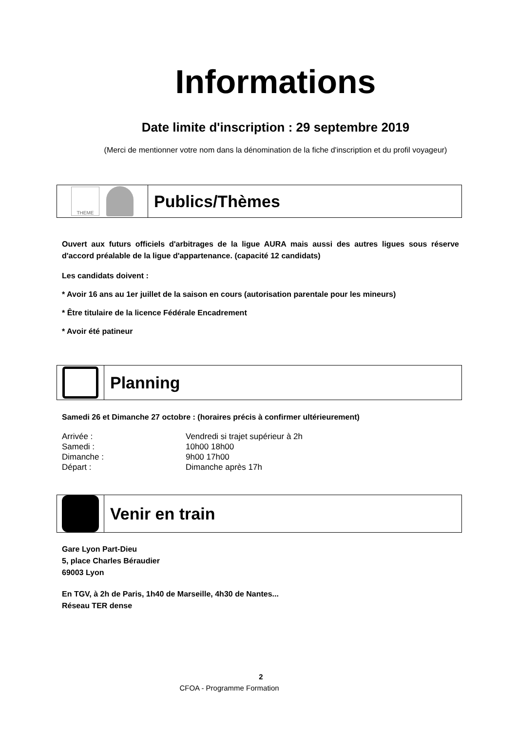Informations
Date limite d'inscription : 29 septembre 2019
(Merci de mentionner votre nom dans la dénomination de la fiche d'inscription et du profil voyageur)
THEME
Publics/Thèmes
Ouvert aux futurs officiels d'arbitrages de la ligue AURA mais aussi des autres ligues sous réserve d'accord préalable de la ligue d'appartenance. (capacité 12 candidats)
Les candidats doivent :
* Avoir 16 ans au 1er juillet de la saison en cours (autorisation parentale pour les mineurs)
* Être titulaire de la licence Fédérale Encadrement
* Avoir été patineur
Planning
Samedi 26 et Dimanche 27 octobre : (horaires précis à confirmer ultérieurement)
| Arrivée : | Vendredi si trajet supérieur à 2h |
| Samedi : | 10h00 18h00 |
| Dimanche : | 9h00 17h00 |
| Départ : | Dimanche après 17h |
Venir en train
Gare Lyon Part-Dieu
5, place Charles Béraudier
69003 Lyon
En TGV, à 2h de Paris, 1h40 de Marseille, 4h30 de Nantes...
Réseau TER dense
2
CFOA - Programme Formation